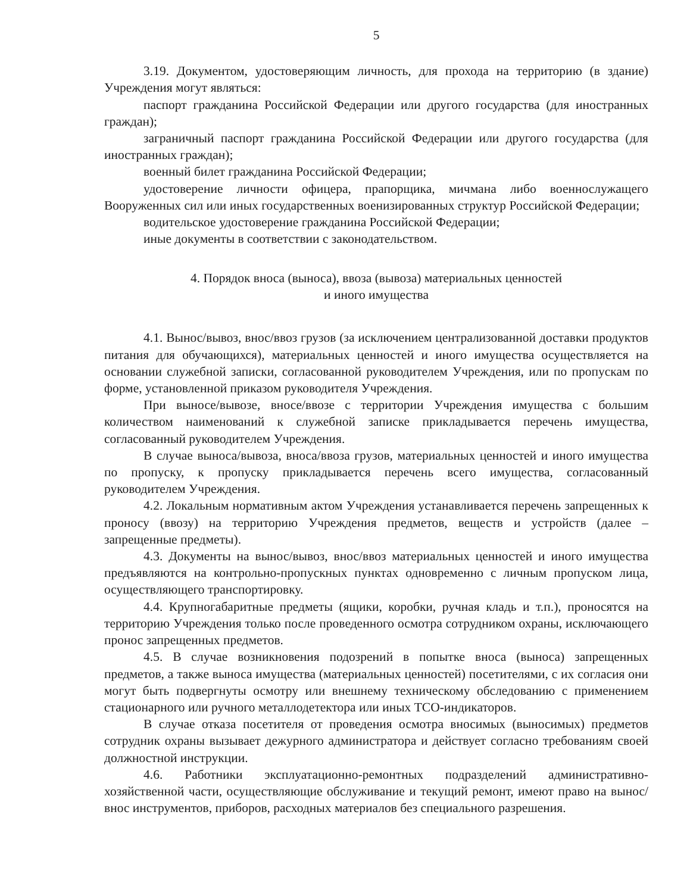5
3.19. Документом, удостоверяющим личность, для прохода на территорию (в здание) Учреждения могут являться:
паспорт гражданина Российской Федерации или другого государства (для иностранных граждан);
заграничный паспорт гражданина Российской Федерации или другого государства (для иностранных граждан);
военный билет гражданина Российской Федерации;
удостоверение личности офицера, прапорщика, мичмана либо военнослужащего Вооруженных сил или иных государственных военизированных структур Российской Федерации;
водительское удостоверение гражданина Российской Федерации;
иные документы в соответствии с законодательством.
4. Порядок вноса (выноса), ввоза (вывоза) материальных ценностей
и иного имущества
4.1. Вынос/вывоз, внос/ввоз грузов (за исключением централизованной доставки продуктов питания для обучающихся), материальных ценностей и иного имущества осуществляется на основании служебной записки, согласованной руководителем Учреждения, или по пропускам по форме, установленной приказом руководителя Учреждения.
При выносе/вывозе, вносе/ввозе с территории Учреждения имущества с большим количеством наименований к служебной записке прикладывается перечень имущества, согласованный руководителем Учреждения.
В случае выноса/вывоза, вноса/ввоза грузов, материальных ценностей и иного имущества по пропуску, к пропуску прикладывается перечень всего имущества, согласованный руководителем Учреждения.
4.2. Локальным нормативным актом Учреждения устанавливается перечень запрещенных к проносу (ввозу) на территорию Учреждения предметов, веществ и устройств (далее – запрещенные предметы).
4.3. Документы на вынос/вывоз, внос/ввоз материальных ценностей и иного имущества предъявляются на контрольно-пропускных пунктах одновременно с личным пропуском лица, осуществляющего транспортировку.
4.4. Крупногабаритные предметы (ящики, коробки, ручная кладь и т.п.), проносятся на территорию Учреждения только после проведенного осмотра сотрудником охраны, исключающего пронос запрещенных предметов.
4.5. В случае возникновения подозрений в попытке вноса (выноса) запрещенных предметов, а также выноса имущества (материальных ценностей) посетителями, с их согласия они могут быть подвергнуты осмотру или внешнему техническому обследованию с применением стационарного или ручного металлодетектора или иных ТСО-индикаторов.
В случае отказа посетителя от проведения осмотра вносимых (выносимых) предметов сотрудник охраны вызывает дежурного администратора и действует согласно требованиям своей должностной инструкции.
4.6. Работники эксплуатационно-ремонтных подразделений административно-хозяйственной части, осуществляющие обслуживание и текущий ремонт, имеют право на вынос/внос инструментов, приборов, расходных материалов без специального разрешения.